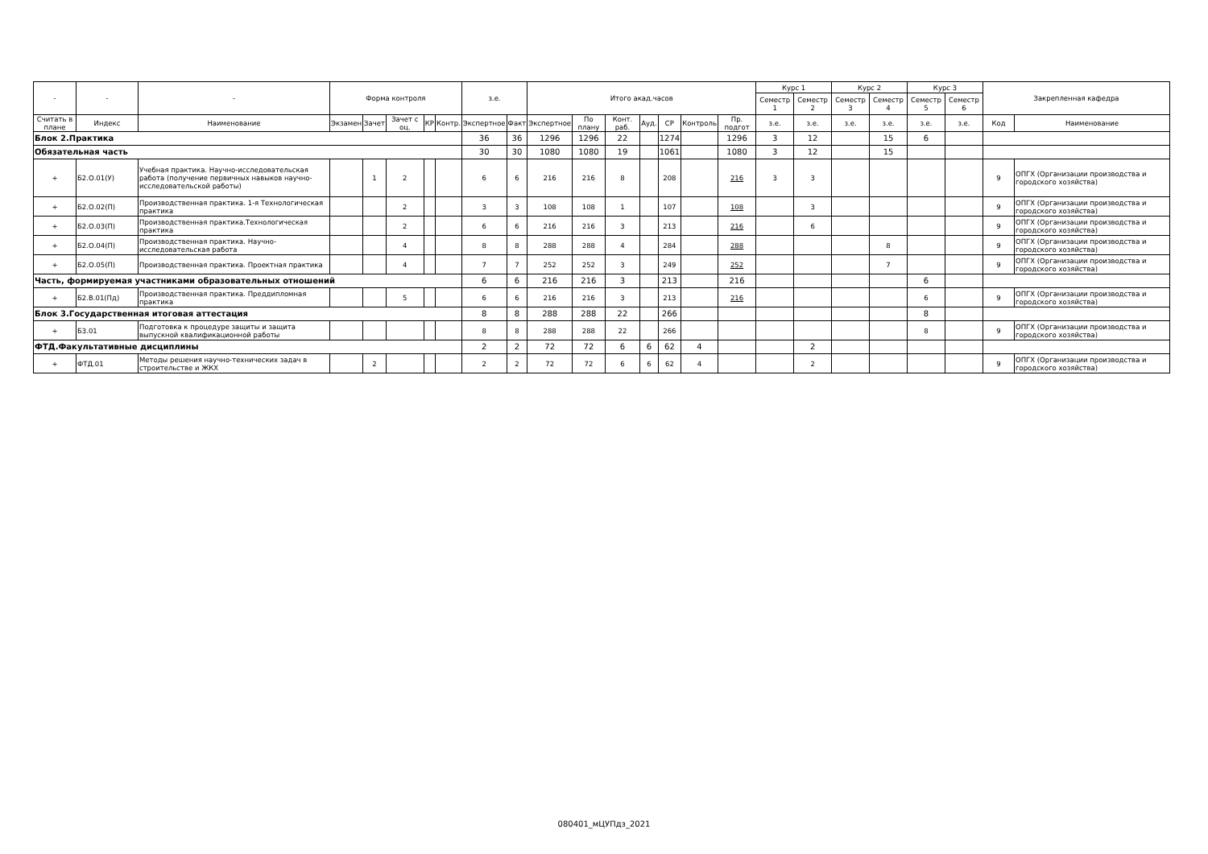| - | - | - | Форма контроля | | | | | з.е. | | Итого акад.часов | | | | | | | Курс 1 | | Курс 2 | | Курс 3 | | Закрепленная кафедра | |
| --- | --- | --- | --- | --- | --- | --- | --- | --- | --- | --- | --- | --- | --- | --- | --- | --- | --- | --- | --- | --- | --- | --- | --- | --- |
| | | | | | | | | | | | | | | | | | Семестр 1 | Семестр 2 | Семестр 3 | Семестр 4 | Семестр 5 | Семестр 6 | | |
| Считать в плане | Индекс | Наименование | Экзамен | Зачет | Зачет с оц. | КР | Контр. | Экспертное | Факт | Экспертное | По плану | Конт. раб. | Ауд. | СР | Контроль | Пр. подгот | з.е. | з.е. | з.е. | з.е. | з.е. | з.е. | Код | Наименование |
| Блок 2.Практика | | | | | | | | 36 | 36 | 1296 | 1296 | 22 | | 1274 | | 1296 | 3 | 12 | | 15 | 6 | | | |
| Обязательная часть | | | | | | | | 30 | 30 | 1080 | 1080 | 19 | | 1061 | | 1080 | 3 | 12 | | 15 | | | | |
| + | Б2.О.01(У) | Учебная практика. Научно-исследовательская работа (получение первичных навыков научно-исследовательской работы) | | 1 | 2 | | | 6 | 6 | 216 | 216 | 8 | | 208 | | 216 | 3 | 3 | | | | | 9 | ОПГХ (Организации производства и городского хозяйства) |
| + | Б2.О.02(П) | Производственная практика. 1-я Технологическая практика | | | 2 | | | 3 | 3 | 108 | 108 | 1 | | 107 | | 108 | | 3 | | | | | 9 | ОПГХ (Организации производства и городского хозяйства) |
| + | Б2.О.03(П) | Производственная практика.Технологическая практика | | | 2 | | | 6 | 6 | 216 | 216 | 3 | | 213 | | 216 | | 6 | | | | | 9 | ОПГХ (Организации производства и городского хозяйства) |
| + | Б2.О.04(П) | Производственная практика. Научно-исследовательская работа | | | 4 | | | 8 | 8 | 288 | 288 | 4 | | 284 | | 288 | | | | 8 | | | 9 | ОПГХ (Организации производства и городского хозяйства) |
| + | Б2.О.05(П) | Производственная практика. Проектная практика | | | 4 | | | 7 | 7 | 252 | 252 | 3 | | 249 | | 252 | | | | 7 | | | 9 | ОПГХ (Организации производства и городского хозяйства) |
| Часть, формируемая участниками образовательных отношений | | | | | | | | 6 | 6 | 216 | 216 | 3 | | 213 | | 216 | | | | | 6 | | | |
| + | Б2.В.01(Пд) | Производственная практика. Преддипломная практика | | | 5 | | | 6 | 6 | 216 | 216 | 3 | | 213 | | 216 | | | | | 6 | | 9 | ОПГХ (Организации производства и городского хозяйства) |
| Блок 3.Государственная итоговая аттестация | | | | | | | | 8 | 8 | 288 | 288 | 22 | | 266 | | | | | | | 8 | | | |
| + | Б3.01 | Подготовка к процедуре защиты и защита выпускной квалификационной работы | | | | | | 8 | 8 | 288 | 288 | 22 | | 266 | | | | | | | 8 | | 9 | ОПГХ (Организации производства и городского хозяйства) |
| ФТД.Факультативные дисциплины | | | | | | | | 2 | 2 | 72 | 72 | 6 | 6 | 62 | 4 | | | 2 | | | | | | |
| + | ФТД.01 | Методы решения научно-технических задач в строительстве и ЖКХ | | 2 | | | | 2 | 2 | 72 | 72 | 6 | 6 | 62 | 4 | | | 2 | | | | | 9 | ОПГХ (Организации производства и городского хозяйства) |
080401_мЦУПдз_2021